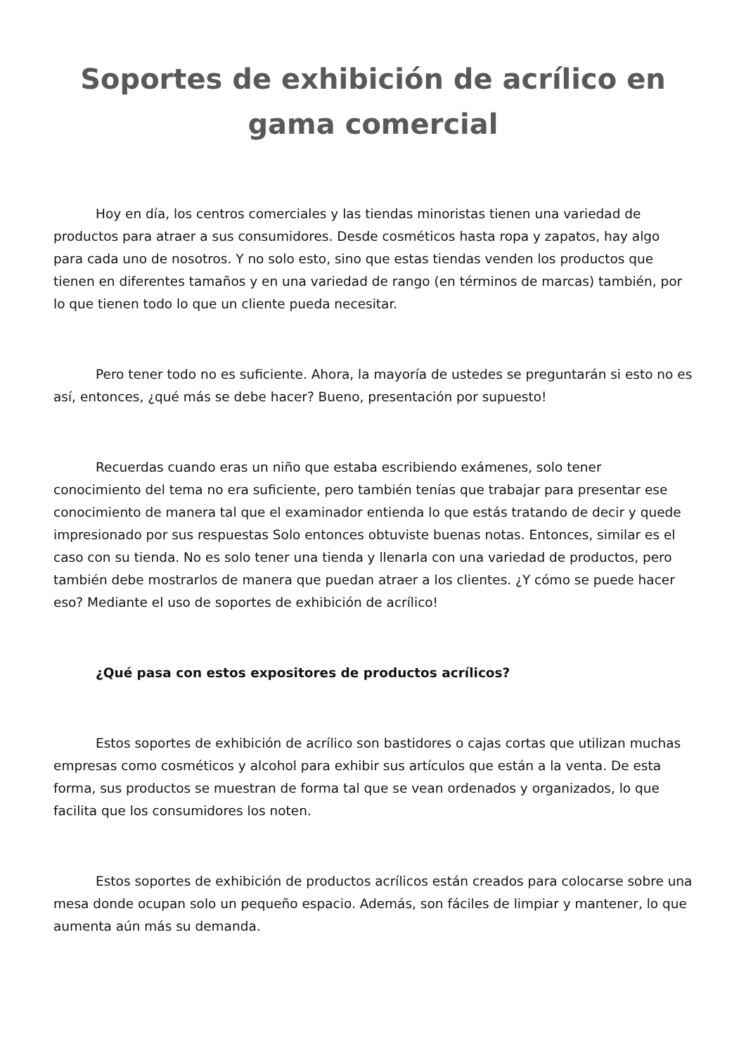Soportes de exhibición de acrílico en gama comercial
Hoy en día, los centros comerciales y las tiendas minoristas tienen una variedad de productos para atraer a sus consumidores. Desde cosméticos hasta ropa y zapatos, hay algo para cada uno de nosotros. Y no solo esto, sino que estas tiendas venden los productos que tienen en diferentes tamaños y en una variedad de rango (en términos de marcas) también, por lo que tienen todo lo que un cliente pueda necesitar.
Pero tener todo no es suficiente. Ahora, la mayoría de ustedes se preguntarán si esto no es así, entonces, ¿qué más se debe hacer? Bueno, presentación por supuesto!
Recuerdas cuando eras un niño que estaba escribiendo exámenes, solo tener conocimiento del tema no era suficiente, pero también tenías que trabajar para presentar ese conocimiento de manera tal que el examinador entienda lo que estás tratando de decir y quede impresionado por sus respuestas Solo entonces obtuviste buenas notas. Entonces, similar es el caso con su tienda. No es solo tener una tienda y llenarla con una variedad de productos, pero también debe mostrarlos de manera que puedan atraer a los clientes. ¿Y cómo se puede hacer eso? Mediante el uso de soportes de exhibición de acrílico!
¿Qué pasa con estos expositores de productos acrílicos?
Estos soportes de exhibición de acrílico son bastidores o cajas cortas que utilizan muchas empresas como cosméticos y alcohol para exhibir sus artículos que están a la venta. De esta forma, sus productos se muestran de forma tal que se vean ordenados y organizados, lo que facilita que los consumidores los noten.
Estos soportes de exhibición de productos acrílicos están creados para colocarse sobre una mesa donde ocupan solo un pequeño espacio. Además, son fáciles de limpiar y mantener, lo que aumenta aún más su demanda.